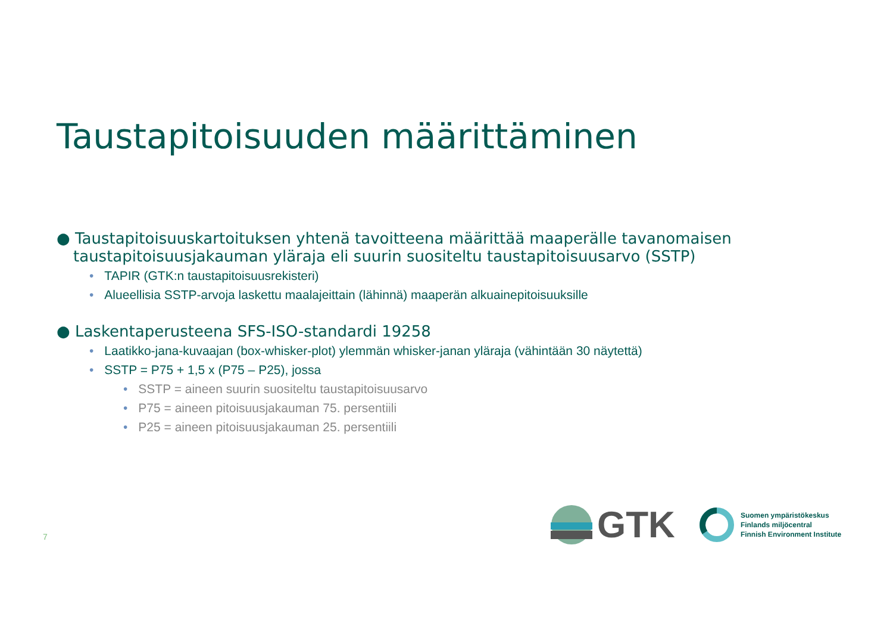Taustapitoisuuden määrittäminen
● Taustapitoisuuskartoituksen yhtenä tavoitteena määrittää maaperälle tavanomaisen taustapitoisuusjakauman yläraja eli suurin suositeltu taustapitoisuusarvo (SSTP)
• TAPIR (GTK:n taustapitoisuusrekisteri)
• Alueellisia SSTP-arvoja laskettu maalajeittain (lähinnä) maaperän alkuainepitoisuuksille
● Laskentaperusteena SFS-ISO-standardi 19258
• Laatikko-jana-kuvaajan (box-whisker-plot) ylemmän whisker-janan yläraja (vähintään 30 näytettä)
• SSTP = P75 + 1,5 x (P75 – P25), jossa
• SSTP = aineen suurin suositeltu taustapitoisuusarvo
• P75 = aineen pitoisuusjakauman 75. persentiili
• P25 = aineen pitoisuusjakauman 25. persentiili
7
GTK
Suomen ympäristökeskus
Finlands miljöcentral
Finnish Environment Institute